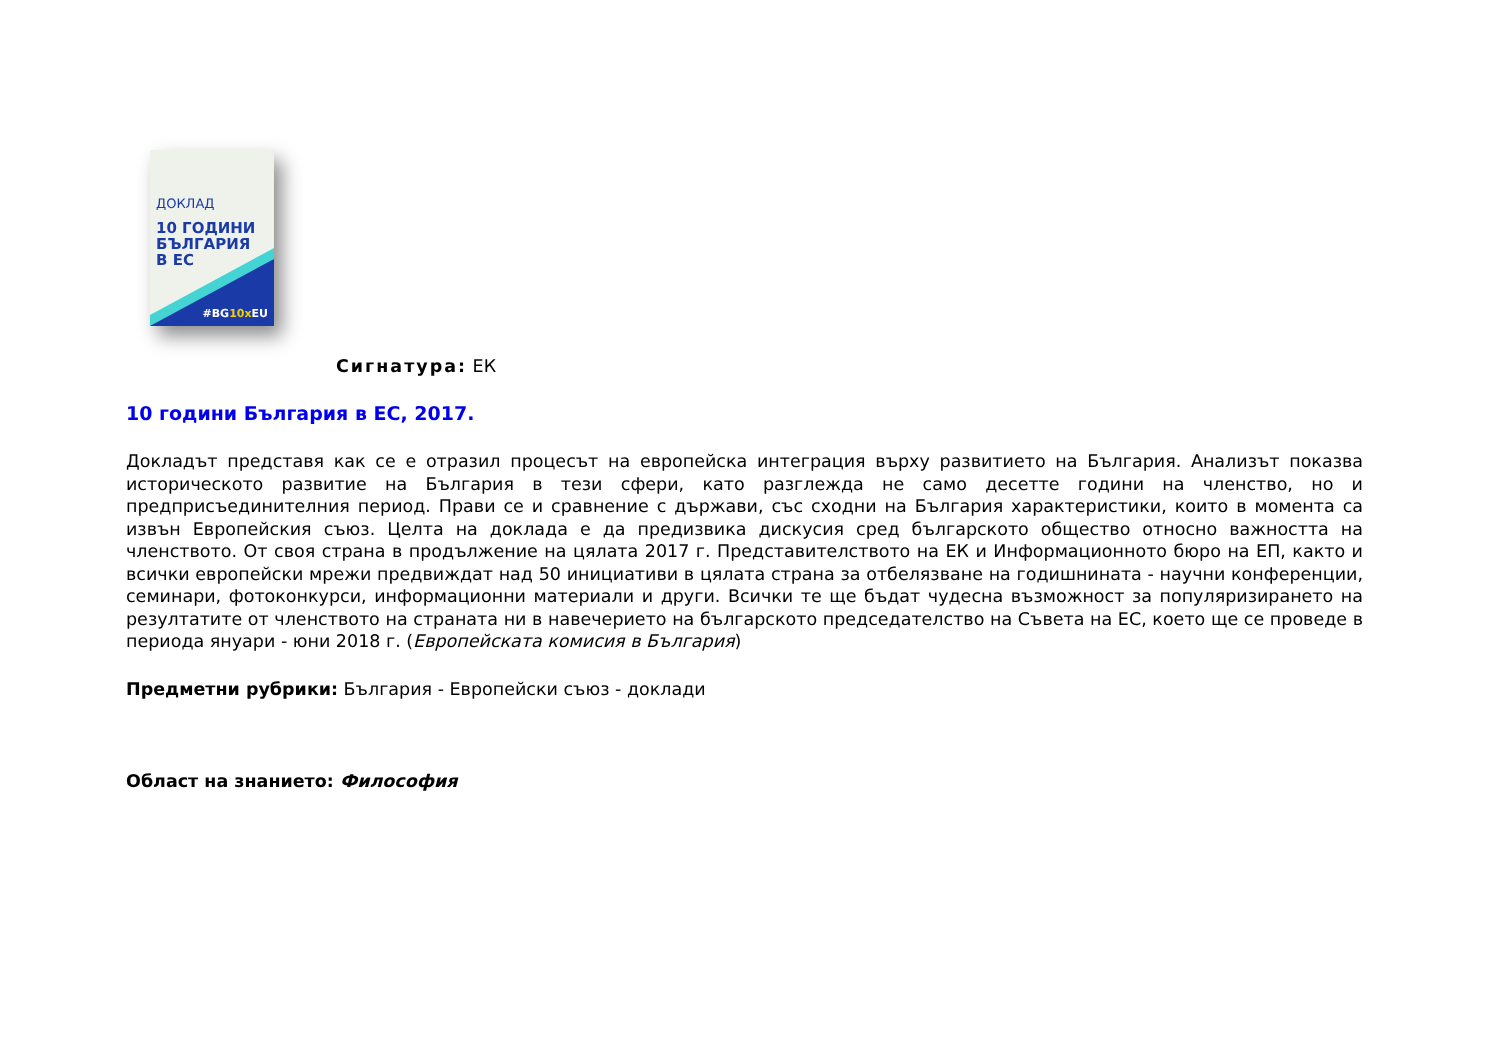ДОКЛАД
10 ГОДИНИ
БЪЛГАРИЯ
В ЕС
#BG10x EU
Сигнатура: ЕК
10 години България в ЕС, 2017.
Докладът представя как се е отразил процесът на европейска интеграция върху развитието на България. Анализът показва историческото развитие на България в тези сфери, като разглежда не само десетте години на членство, но и предприсъединителния период. Прави се и сравнение с държави, със сходни на България характеристики, които в момента са извън Европейския съюз. Целта на доклада е да предизвика дискусия сред българското общество относно важността на членството. От своя страна в продължение на цялата 2017 г. Представителството на ЕК и Информационното бюро на ЕП, както и всички европейски мрежи предвиждат над 50 инициативи в цялата страна за отбелязване на годишнината - научни конференции, семинари, фотоконкурси, информационни материали и други. Всички те ще бъдат чудесна възможност за популяризирането на резултатите от членството на страната ни в навечерието на българското председателство на Съвета на ЕС, което ще се проведе в периода януари - юни 2018 г. (Европейската комисия в България)
Предметни рубрики: България - Европейски съюз - доклади
Област на знанието: Философия